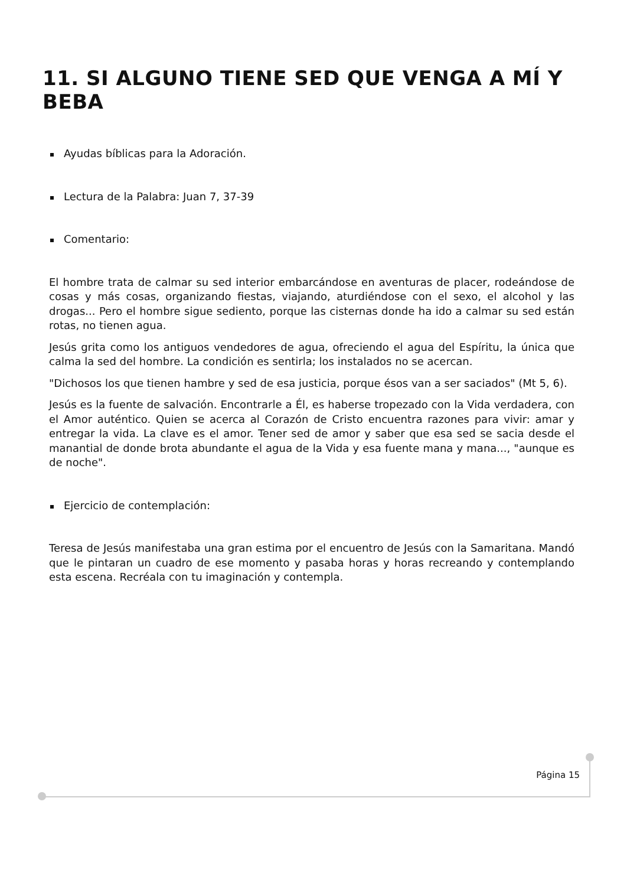11. SI ALGUNO TIENE SED QUE VENGA A MÍ Y BEBA
Ayudas bíblicas para la Adoración.
Lectura de la Palabra: Juan 7, 37-39
Comentario:
El hombre trata de calmar su sed interior embarcándose en aventuras de placer, rodeándose de cosas y más cosas, organizando fiestas, viajando, aturdiéndose con el sexo, el alcohol y las drogas... Pero el hombre sigue sediento, porque las cisternas donde ha ido a calmar su sed están rotas, no tienen agua.
Jesús grita como los antiguos vendedores de agua, ofreciendo el agua del Espíritu, la única que calma la sed del hombre. La condición es sentirla; los instalados no se acercan.
"Dichosos los que tienen hambre y sed de esa justicia, porque ésos van a ser saciados" (Mt 5, 6).
Jesús es la fuente de salvación. Encontrarle a Él, es haberse tropezado con la Vida verdadera, con el Amor auténtico. Quien se acerca al Corazón de Cristo encuentra razones para vivir: amar y entregar la vida. La clave es el amor. Tener sed de amor y saber que esa sed se sacia desde el manantial de donde brota abundante el agua de la Vida y esa fuente mana y mana..., "aunque es de noche".
Ejercicio de contemplación:
Teresa de Jesús manifestaba una gran estima por el encuentro de Jesús con la Samaritana. Mandó que le pintaran un cuadro de ese momento y pasaba horas y horas recreando y contemplando esta escena. Recréala con tu imaginación y contempla.
Página 15